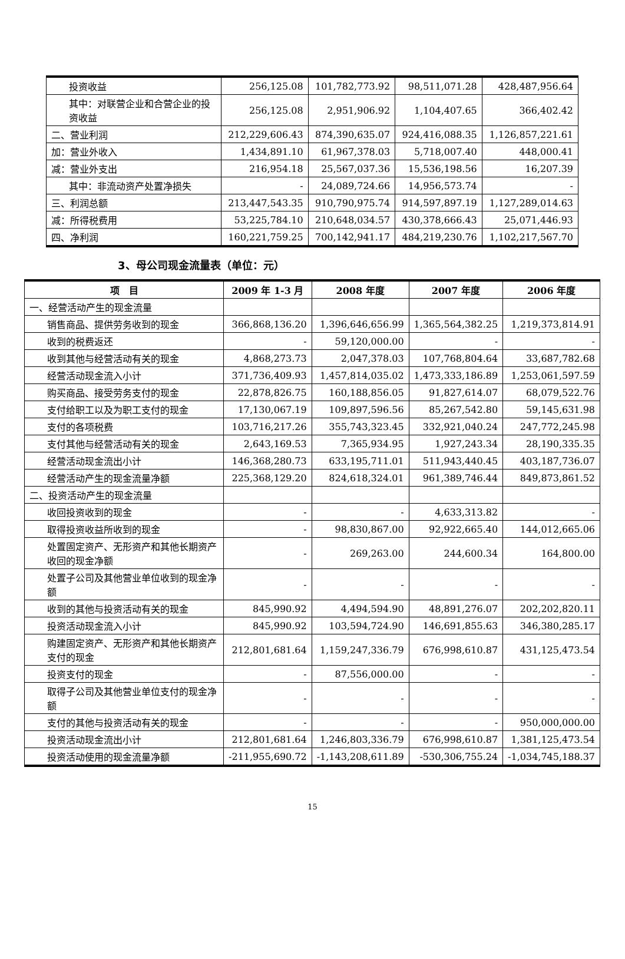| 投资收益 | 256,125.08 | 101,782,773.92 | 98,511,071.28 | 428,487,956.64 |
| 其中：对联营企业和合营企业的投资收益 | 256,125.08 | 2,951,906.92 | 1,104,407.65 | 366,402.42 |
| 二、营业利润 | 212,229,606.43 | 874,390,635.07 | 924,416,088.35 | 1,126,857,221.61 |
| 加：营业外收入 | 1,434,891.10 | 61,967,378.03 | 5,718,007.40 | 448,000.41 |
| 减：营业外支出 | 216,954.18 | 25,567,037.36 | 15,536,198.56 | 16,207.39 |
| 其中：非流动资产处置净损失 | - | 24,089,724.66 | 14,956,573.74 | - |
| 三、利润总额 | 213,447,543.35 | 910,790,975.74 | 914,597,897.19 | 1,127,289,014.63 |
| 减：所得税费用 | 53,225,784.10 | 210,648,034.57 | 430,378,666.43 | 25,071,446.93 |
| 四、净利润 | 160,221,759.25 | 700,142,941.17 | 484,219,230.76 | 1,102,217,567.70 |
3、母公司现金流量表（单位：元）
| 项 目 | 2009 年 1-3 月 | 2008 年度 | 2007 年度 | 2006 年度 |
| --- | --- | --- | --- | --- |
| 一、经营活动产生的现金流量 | | | | |
| 销售商品、提供劳务收到的现金 | 366,868,136.20 | 1,396,646,656.99 | 1,365,564,382.25 | 1,219,373,814.91 |
| 收到的税费返还 | - | 59,120,000.00 | - | - |
| 收到其他与经营活动有关的现金 | 4,868,273.73 | 2,047,378.03 | 107,768,804.64 | 33,687,782.68 |
| 经营活动现金流入小计 | 371,736,409.93 | 1,457,814,035.02 | 1,473,333,186.89 | 1,253,061,597.59 |
| 购买商品、接受劳务支付的现金 | 22,878,826.75 | 160,188,856.05 | 91,827,614.07 | 68,079,522.76 |
| 支付给职工以及为职工支付的现金 | 17,130,067.19 | 109,897,596.56 | 85,267,542.80 | 59,145,631.98 |
| 支付的各项税费 | 103,716,217.26 | 355,743,323.45 | 332,921,040.24 | 247,772,245.98 |
| 支付其他与经营活动有关的现金 | 2,643,169.53 | 7,365,934.95 | 1,927,243.34 | 28,190,335.35 |
| 经营活动现金流出小计 | 146,368,280.73 | 633,195,711.01 | 511,943,440.45 | 403,187,736.07 |
| 经营活动产生的现金流量净额 | 225,368,129.20 | 824,618,324.01 | 961,389,746.44 | 849,873,861.52 |
| 二、投资活动产生的现金流量 | | | | |
| 收回投资收到的现金 | - | - | 4,633,313.82 | - |
| 取得投资收益所收到的现金 | - | 98,830,867.00 | 92,922,665.40 | 144,012,665.06 |
| 处置固定资产、无形资产和其他长期资产收回的现金净额 | - | 269,263.00 | 244,600.34 | 164,800.00 |
| 处置子公司及其他营业单位收到的现金净额 | - | - | - | - |
| 收到的其他与投资活动有关的现金 | 845,990.92 | 4,494,594.90 | 48,891,276.07 | 202,202,820.11 |
| 投资活动现金流入小计 | 845,990.92 | 103,594,724.90 | 146,691,855.63 | 346,380,285.17 |
| 购建固定资产、无形资产和其他长期资产支付的现金 | 212,801,681.64 | 1,159,247,336.79 | 676,998,610.87 | 431,125,473.54 |
| 投资支付的现金 | - | 87,556,000.00 | - | - |
| 取得子公司及其他营业单位支付的现金净额 | - | - | - | - |
| 支付的其他与投资活动有关的现金 | - | - | - | 950,000,000.00 |
| 投资活动现金流出小计 | 212,801,681.64 | 1,246,803,336.79 | 676,998,610.87 | 1,381,125,473.54 |
| 投资活动使用的现金流量净额 | -211,955,690.72 | -1,143,208,611.89 | -530,306,755.24 | -1,034,745,188.37 |
15